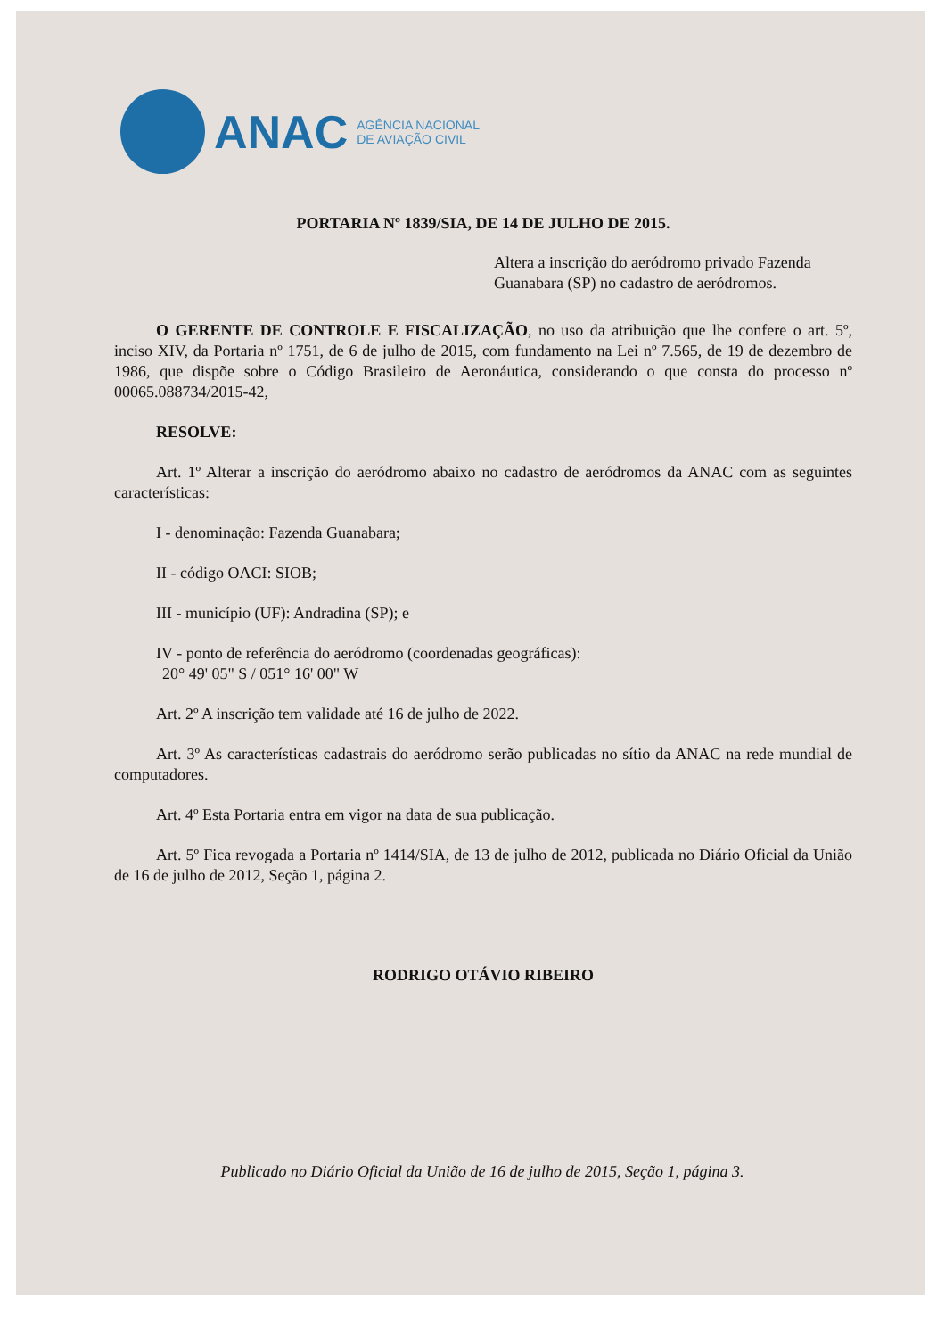ANAC
AGÊNCIA NACIONAL
DE AVIAÇÃO CIVIL
PORTARIA Nº 1839/SIA, DE 14 DE JULHO DE 2015.
Altera a inscrição do aeródromo privado Fazenda Guanabara (SP) no cadastro de aeródromos.
O GERENTE DE CONTROLE E FISCALIZAÇÃO, no uso da atribuição que lhe confere o art. 5º, inciso XIV, da Portaria nº 1751, de 6 de julho de 2015, com fundamento na Lei nº 7.565, de 19 de dezembro de 1986, que dispõe sobre o Código Brasileiro de Aeronáutica, considerando o que consta do processo nº 00065.088734/2015-42,
RESOLVE:
Art. 1º Alterar a inscrição do aeródromo abaixo no cadastro de aeródromos da ANAC com as seguintes características:
I - denominação: Fazenda Guanabara;
II - código OACI: SIOB;
III - município (UF): Andradina (SP); e
IV - ponto de referência do aeródromo (coordenadas geográficas):
20° 49' 05" S / 051° 16' 00" W
Art. 2º A inscrição tem validade até 16 de julho de 2022.
Art. 3º As características cadastrais do aeródromo serão publicadas no sítio da ANAC na rede mundial de computadores.
Art. 4º Esta Portaria entra em vigor na data de sua publicação.
Art. 5º Fica revogada a Portaria nº 1414/SIA, de 13 de julho de 2012, publicada no Diário Oficial da União de 16 de julho de 2012, Seção 1, página 2.
RODRIGO OTÁVIO RIBEIRO
Publicado no Diário Oficial da União de 16 de julho de 2015, Seção 1, página 3.